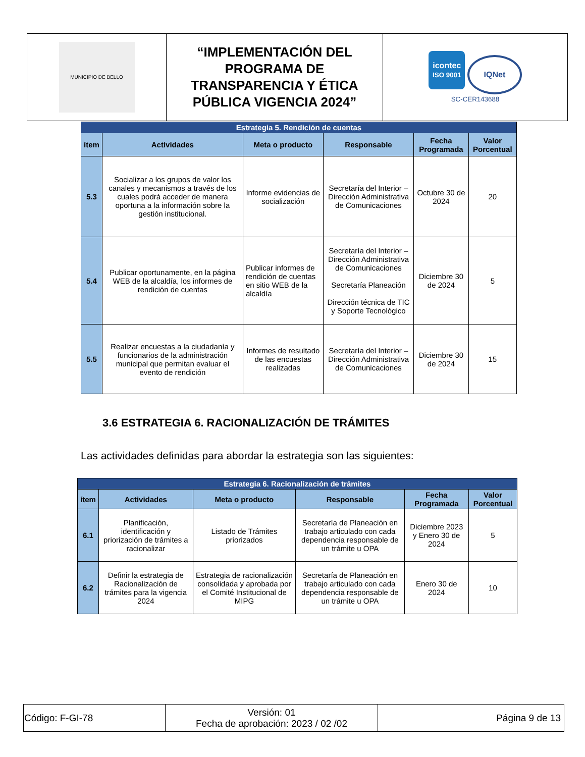| MUNICIPIO DE BELLO | “IMPLEMENTACIÓN DEL PROGRAMA DE TRANSPARENCIA Y ÉTICA PÚBLICA VIGENCIA 2024” | icontec ISO 9001 IQNet SC-CER143688 |
| Estrategia 5. Rendición de cuentas | | | | | |
| ítem | Actividades | Meta o producto | Responsable | Fecha Programada | Valor Porcentual |
| 5.3 | Socializar a los grupos de valor los canales y mecanismos a través de los cuales podrá acceder de manera oportuna a la información sobre la gestión institucional. | Informe evidencias de socialización | Secretaría del Interior – Dirección Administrativa de Comunicaciones | Octubre 30 de 2024 | 20 |
| 5.4 | Publicar oportunamente, en la página WEB de la alcaldía, los informes de rendición de cuentas | Publicar informes de rendición de cuentas en sitio WEB de la alcaldía | Secretaría del Interior – Dirección Administrativa de Comunicaciones Secretaría Planeación Dirección técnica de TIC y Soporte Tecnológico | Diciembre 30 de 2024 | 5 |
| 5.5 | Realizar encuestas a la ciudadanía y funcionarios de la administración municipal que permitan evaluar el evento de rendición | Informes de resultado de las encuestas realizadas | Secretaría del Interior – Dirección Administrativa de Comunicaciones | Diciembre 30 de 2024 | 15 |
3.6 ESTRATEGIA 6. RACIONALIZACIÓN DE TRÁMITES
Las actividades definidas para abordar la estrategia son las siguientes:
| Estrategia 6. Racionalización de trámites | | | | | |
| ítem | Actividades | Meta o producto | Responsable | Fecha Programada | Valor Porcentual |
| 6.1 | Planificación, identificación y priorización de trámites a racionalizar | Listado de Trámites priorizados | Secretaría de Planeación en trabajo articulado con cada dependencia responsable de un trámite u OPA | Diciembre 2023 y Enero 30 de 2024 | 5 |
| 6.2 | Definir la estrategia de Racionalización de trámites para la vigencia 2024 | Estrategia de racionalización consolidada y aprobada por el Comité Institucional de MIPG | Secretaría de Planeación en trabajo articulado con cada dependencia responsable de un trámite u OPA | Enero 30 de 2024 | 10 |
| Código: F-GI-78 | Versión: 01 Fecha de aprobación: 2023 / 02 /02 | Página 9 de 13 |